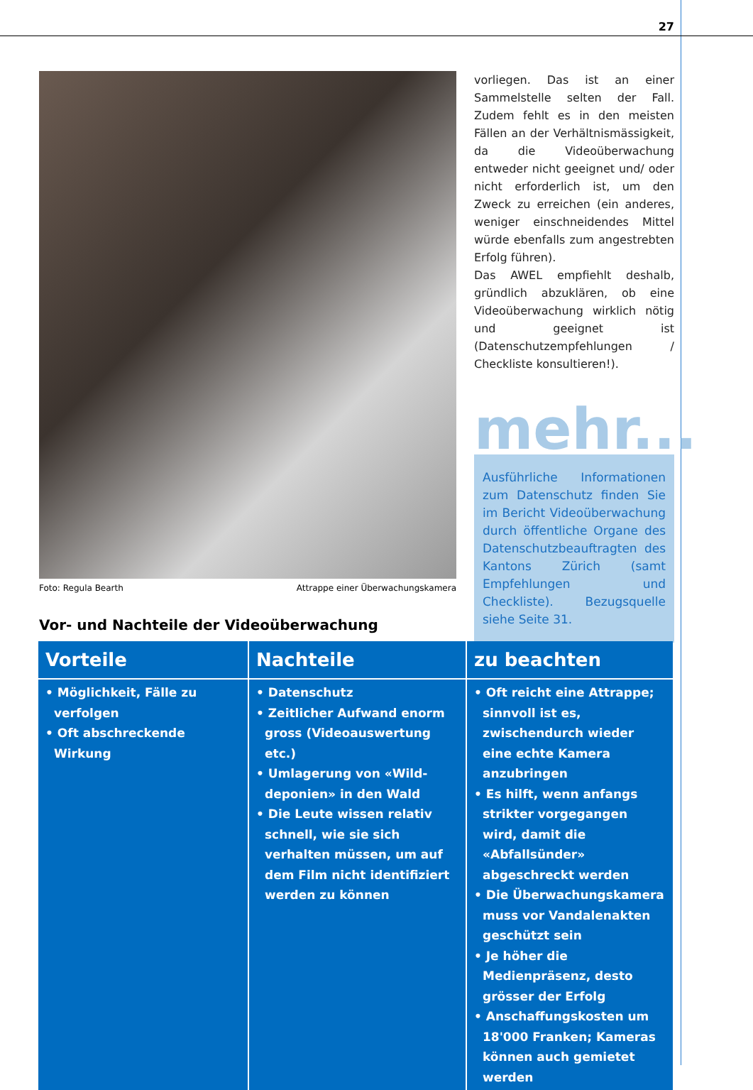27
Foto: Regula Bearth Attrappe einer Überwachungskamera
vorliegen. Das ist an einer Sammelstelle selten der Fall. Zudem fehlt es in den meisten Fällen an der Verhältnismässigkeit, da die Videoüberwachung entweder nicht geeignet und/ oder nicht erforderlich ist, um den Zweck zu erreichen (ein anderes, weniger einschneidendes Mittel würde ebenfalls zum angestrebten Erfolg führen).
Das AWEL empfiehlt deshalb, gründlich abzuklären, ob eine Videoüberwachung wirklich nötig und geeignet ist (Datenschutzempfehlungen / Checkliste konsultieren!).
mehr...
Ausführliche Informationen zum Datenschutz finden Sie im Bericht Videoüberwachung durch öffentliche Organe des Datenschutzbeauftragten des Kantons Zürich (samt Empfehlungen und Checkliste). Bezugsquelle siehe Seite 31.
Vor- und Nachteile der Videoüberwachung
| Vorteile | Nachteile | zu beachten |
| --- | --- | --- |
| • Möglichkeit, Fälle zu verfolgen • Oft abschreckende Wirkung | • Datenschutz • Zeitlicher Aufwand enorm gross (Videoauswertung etc.) • Umlagerung von «Wild-deponien» in den Wald • Die Leute wissen relativ schnell, wie sie sich verhalten müssen, um auf dem Film nicht identifiziert werden zu können | • Oft reicht eine Attrappe; sinnvoll ist es, zwischendurch wieder eine echte Kamera anzubringen • Es hilft, wenn anfangs strikter vorgegangen wird, damit die «Abfallsünder» abgeschreckt werden • Die Überwachungskamera muss vor Vandalenakten geschützt sein • Je höher die Medienpräsenz, desto grösser der Erfolg • Anschaffungskosten um 18'000 Franken; Kameras können auch gemietet werden |